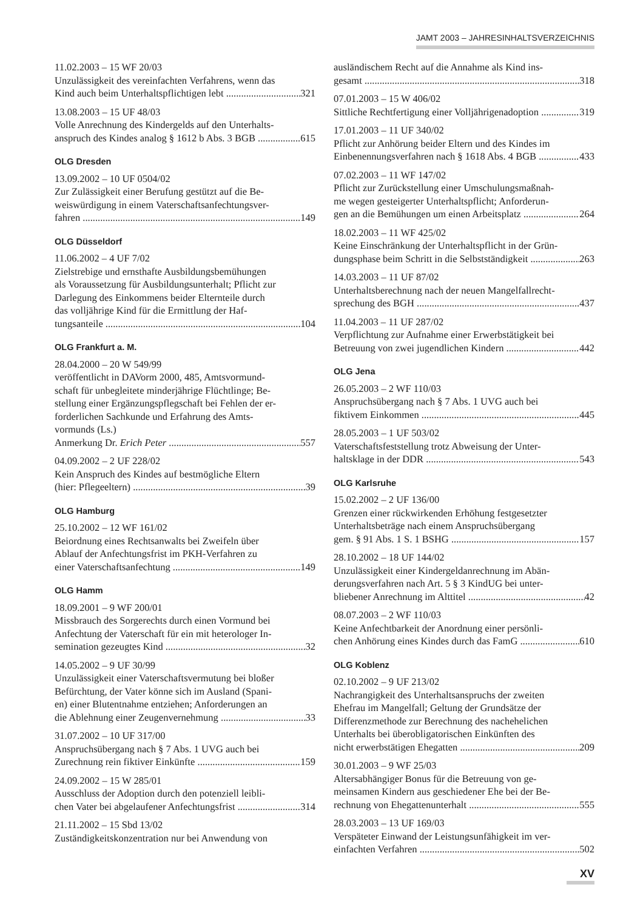JAMT 2003 – JAHRESINHALTSVERZEICHNIS
11.02.2003 – 15 WF 20/03
Unzulässigkeit des vereinfachten Verfahrens, wenn das
Kind auch beim Unterhaltspflichtigen lebt 321
13.08.2003 – 15 UF 48/03
Volle Anrechnung des Kindergelds auf den Unterhalts-
anspruch des Kindes analog § 1612 b Abs. 3 BGB 615
OLG Dresden
13.09.2002 – 10 UF 0504/02
Zur Zulässigkeit einer Berufung gestützt auf die Be-
weiswürdigung in einem Vaterschaftsanfechtungsver-
fahren 149
OLG Düsseldorf
11.06.2002 – 4 UF 7/02
Zielstrebige und ernsthafte Ausbildungsbemühungen
als Voraussetzung für Ausbildungsunterhalt; Pflicht zur
Darlegung des Einkommens beider Elternteile durch
das volljährige Kind für die Ermittlung der Haf-
tungsanteile 104
OLG Frankfurt a. M.
28.04.2000 – 20 W 549/99
veröffentlicht in DAVorm 2000, 485, Amtsvormund-
schaft für unbegleitete minderjährige Flüchtlinge; Be-
stellung einer Ergänzungspflegschaft bei Fehlen der er-
forderlichen Sachkunde und Erfahrung des Amts-
vormunds (Ls.)
Anmerkung Dr. Erich Peter 557
04.09.2002 – 2 UF 228/02
Kein Anspruch des Kindes auf bestmögliche Eltern
(hier: Pflegeeltern) 39
OLG Hamburg
25.10.2002 – 12 WF 161/02
Beiordnung eines Rechtsanwalts bei Zweifeln über
Ablauf der Anfechtungsfrist im PKH-Verfahren zu
einer Vaterschaftsanfechtung 149
OLG Hamm
18.09.2001 – 9 WF 200/01
Missbrauch des Sorgerechts durch einen Vormund bei
Anfechtung der Vaterschaft für ein mit heterologer In-
semination gezeugtes Kind 32
14.05.2002 – 9 UF 30/99
Unzulässigkeit einer Vaterschaftsvermutung bei bloßer
Befürchtung, der Vater könne sich im Ausland (Spani-
en) einer Blutentnahme entziehen; Anforderungen an
die Ablehnung einer Zeugenvernehmung 33
31.07.2002 – 10 UF 317/00
Anspruchsübergang nach § 7 Abs. 1 UVG auch bei
Zurechnung rein fiktiver Einkünfte 159
24.09.2002 – 15 W 285/01
Ausschluss der Adoption durch den potenziell leibli-
chen Vater bei abgelaufener Anfechtungsfrist 314
21.11.2002 – 15 Sbd 13/02
Zuständigkeitskonzentration nur bei Anwendung von
ausländischem Recht auf die Annahme als Kind ins-
gesamt 318
07.01.2003 – 15 W 406/02
Sittliche Rechtfertigung einer Volljährigenadoption 319
17.01.2003 – 11 UF 340/02
Pflicht zur Anhörung beider Eltern und des Kindes im
Einbenennungsverfahren nach § 1618 Abs. 4 BGB 433
07.02.2003 – 11 WF 147/02
Pflicht zur Zurückstellung einer Umschulungsmaßnah-
me wegen gesteigerter Unterhaltspflicht; Anforderun-
gen an die Bemühungen um einen Arbeitsplatz 264
18.02.2003 – 11 WF 425/02
Keine Einschränkung der Unterhaltspflicht in der Grün-
dungsphase beim Schritt in die Selbstständigkeit 263
14.03.2003 – 11 UF 87/02
Unterhaltsberechnung nach der neuen Mangelfallrecht-
sprechung des BGH 437
11.04.2003 – 11 UF 287/02
Verpflichtung zur Aufnahme einer Erwerbstätigkeit bei
Betreuung von zwei jugendlichen Kindern 442
OLG Jena
26.05.2003 – 2 WF 110/03
Anspruchsübergang nach § 7 Abs. 1 UVG auch bei
fiktivem Einkommen 445
28.05.2003 – 1 UF 503/02
Vaterschaftsfeststellung trotz Abweisung der Unter-
haltsklage in der DDR 543
OLG Karlsruhe
15.02.2002 – 2 UF 136/00
Grenzen einer rückwirkenden Erhöhung festgesetzter
Unterhaltsbeträge nach einem Anspruchsübergang
gem. § 91 Abs. 1 S. 1 BSHG 157
28.10.2002 – 18 UF 144/02
Unzulässigkeit einer Kindergeldanrechnung im Abän-
derungsverfahren nach Art. 5 § 3 KindUG bei unter-
bliebener Anrechnung im Alttitel 42
08.07.2003 – 2 WF 110/03
Keine Anfechtbarkeit der Anordnung einer persönli-
chen Anhörung eines Kindes durch das FamG 610
OLG Koblenz
02.10.2002 – 9 UF 213/02
Nachrangigkeit des Unterhaltsanspruchs der zweiten
Ehefrau im Mangelfall; Geltung der Grundsätze der
Differenzmethode zur Berechnung des nachehelichen
Unterhalts bei überobligatorischen Einkünften des
nicht erwerbstätigen Ehegatten 209
30.01.2003 – 9 WF 25/03
Altersabhängiger Bonus für die Betreuung von ge-
meinsamen Kindern aus geschiedener Ehe bei der Be-
rechnung von Ehegattenunterhalt 555
28.03.2003 – 13 UF 169/03
Verspäteter Einwand der Leistungsunfähigkeit im ver-
einfachten Verfahren 502
XV